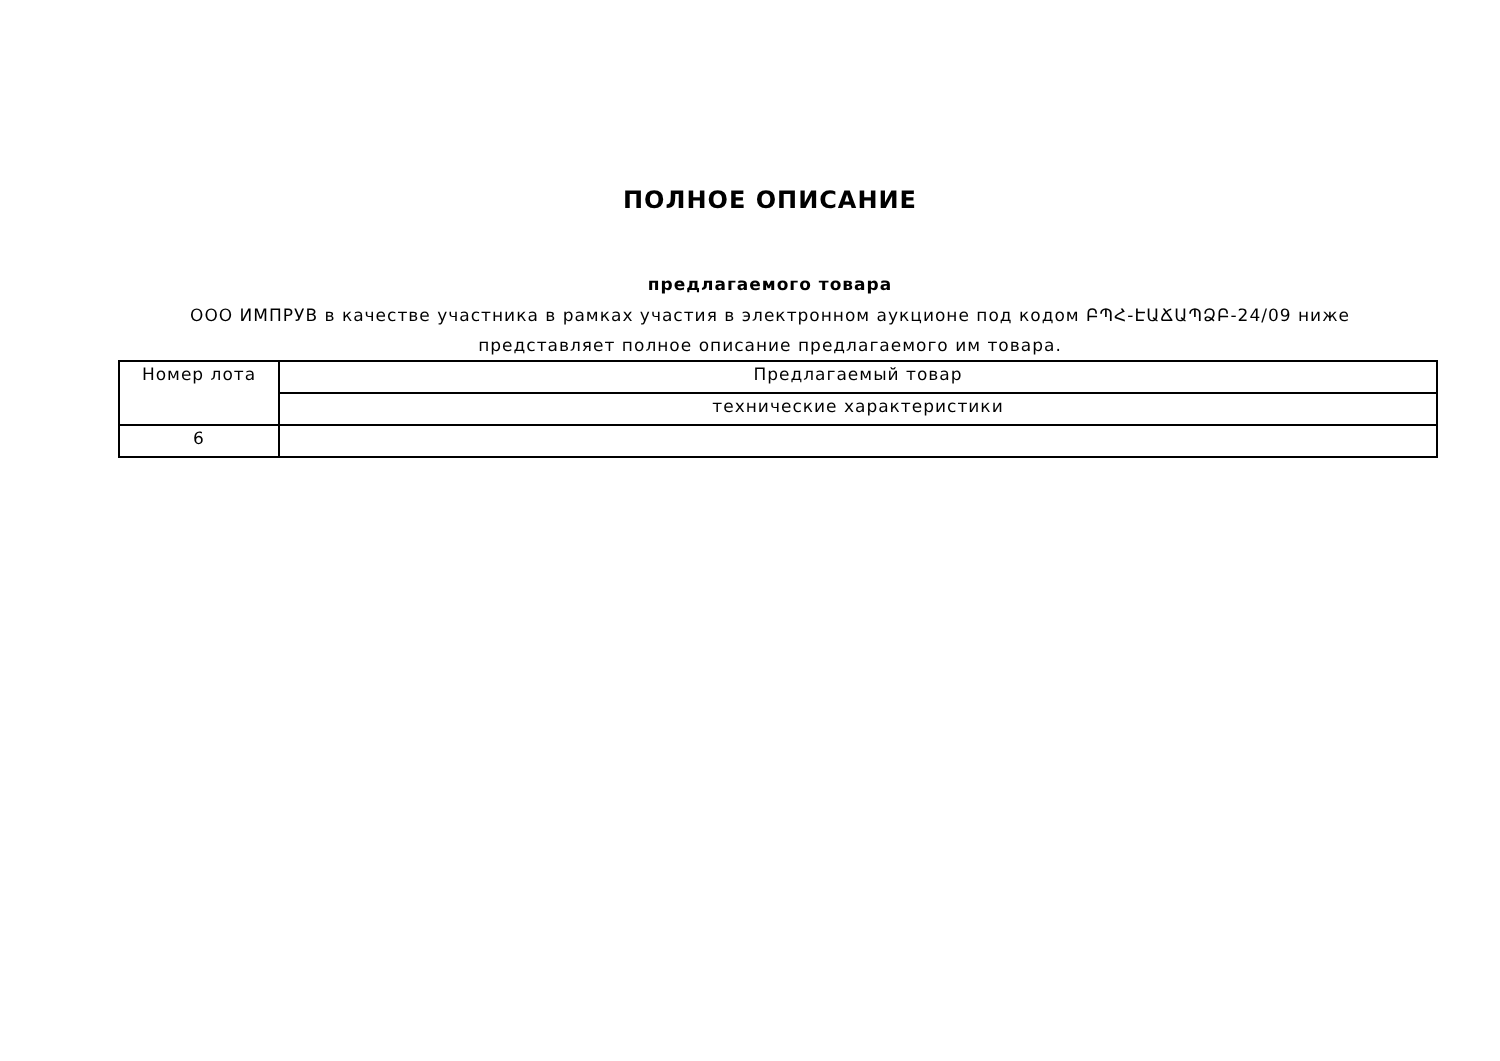ПОЛНОЕ ОПИСАНИЕ
предлагаемого товара
ООО ИМПРУВ в качестве участника в рамках участия в электронном аукционе под кодом ԲՊՀ-ԷԱՃԱՊՁԲ-24/09 ниже представляет полное описание предлагаемого им товара.
| Номер лота | Предлагаемый товар |
| --- | --- |
| | технические характеристики |
| 6 | |